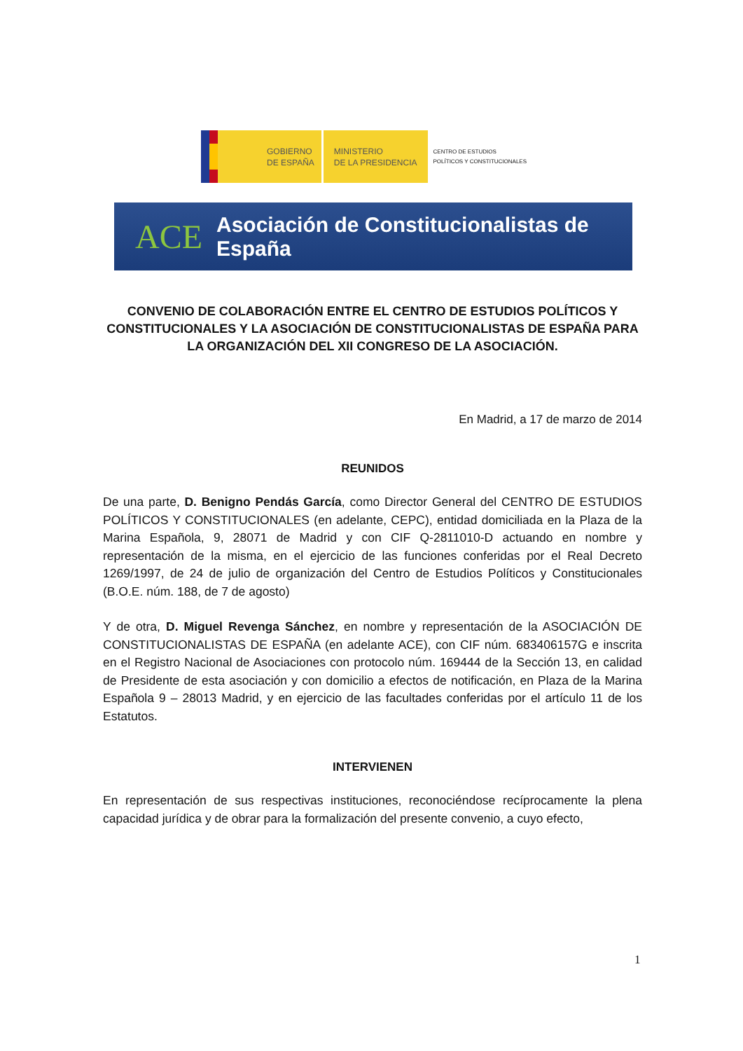GOBIERNO
DE ESPAÑA
MINISTERIO
DE LA PRESIDENCIA
CENTRO DE ESTUDIOS
POLÍTICOS Y CONSTITUCIONALES
ACE
Asociación de Constitucionalistas de España
CONVENIO DE COLABORACIÓN ENTRE EL CENTRO DE ESTUDIOS POLÍTICOS Y CONSTITUCIONALES Y LA ASOCIACIÓN DE CONSTITUCIONALISTAS DE ESPAÑA PARA LA ORGANIZACIÓN DEL XII CONGRESO DE LA ASOCIACIÓN.
En Madrid, a 17 de marzo de 2014
REUNIDOS
De una parte, D. Benigno Pendás García, como Director General del CENTRO DE ESTUDIOS POLÍTICOS Y CONSTITUCIONALES (en adelante, CEPC), entidad domiciliada en la Plaza de la Marina Española, 9, 28071 de Madrid y con CIF Q-2811010-D actuando en nombre y representación de la misma, en el ejercicio de las funciones conferidas por el Real Decreto 1269/1997, de 24 de julio de organización del Centro de Estudios Políticos y Constitucionales (B.O.E. núm. 188, de 7 de agosto)
Y de otra, D. Miguel Revenga Sánchez, en nombre y representación de la ASOCIACIÓN DE CONSTITUCIONALISTAS DE ESPAÑA (en adelante ACE), con CIF núm. 683406157G e inscrita en el Registro Nacional de Asociaciones con protocolo núm. 169444 de la Sección 13, en calidad de Presidente de esta asociación y con domicilio a efectos de notificación, en Plaza de la Marina Española 9 – 28013 Madrid, y en ejercicio de las facultades conferidas por el artículo 11 de los Estatutos.
INTERVIENEN
En representación de sus respectivas instituciones, reconociéndose recíprocamente la plena capacidad jurídica y de obrar para la formalización del presente convenio, a cuyo efecto,
1